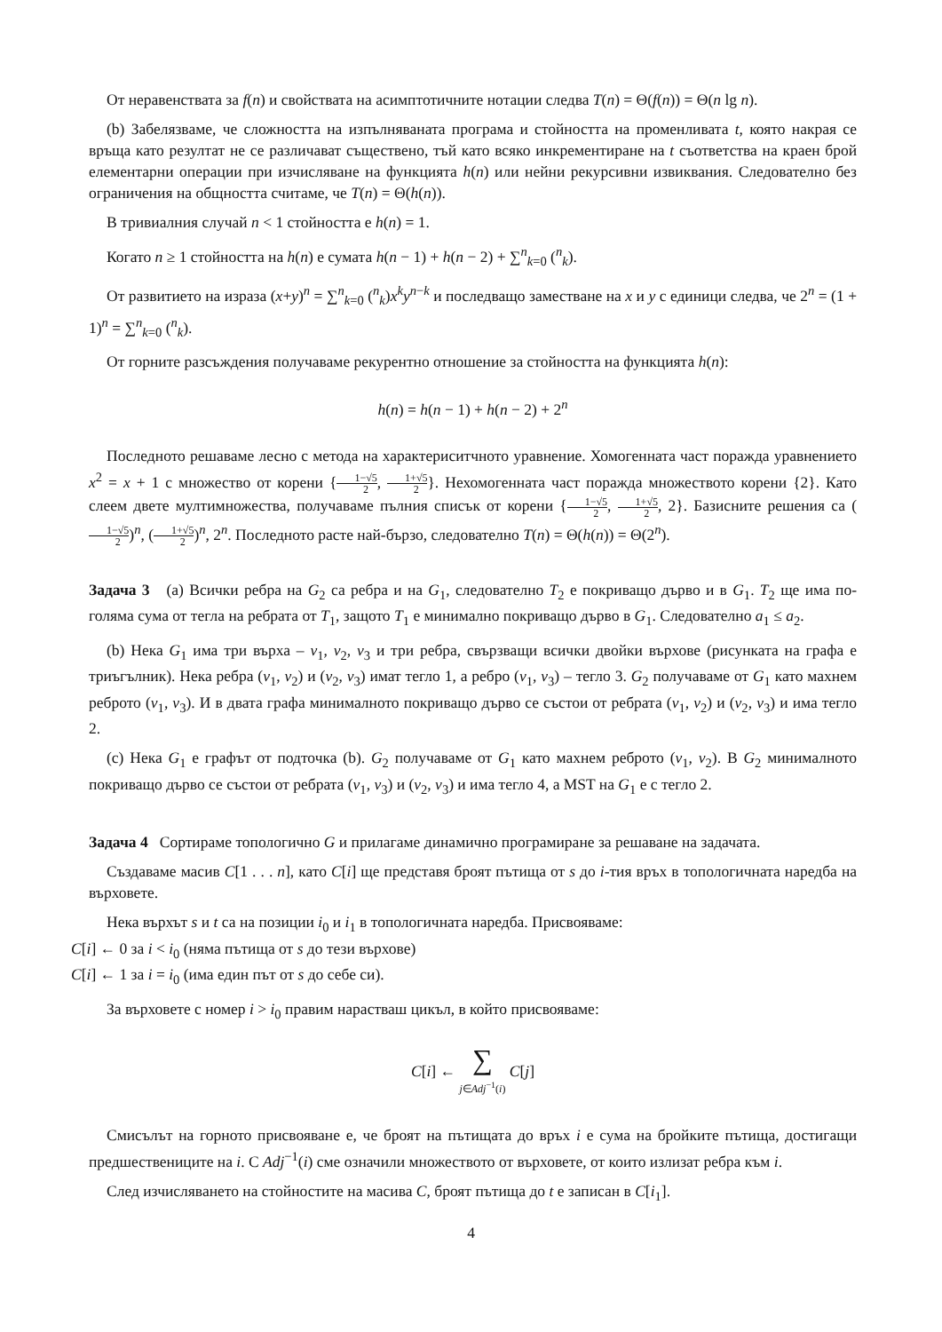От неравенствата за f(n) и свойствата на асимптотичните нотации следва T(n) = Θ(f(n)) = Θ(n lg n).
(b) Забелязваме, че сложността на изпълняваната програма и стойността на променливата t, която накрая се връща като резултат не се различават съществено, тъй като всяко инкрементиране на t съответства на краен брой елементарни операции при изчисляване на функцията h(n) или нейни рекурсивни извиквания. Следователно без ограничения на общността считаме, че T(n) = Θ(h(n)).
В тривиалния случай n < 1 стойността е h(n) = 1.
Когато n ≥ 1 стойността на h(n) е сумата h(n − 1) + h(n − 2) + ∑<sup>n</sup><sub>k=0</sub> (<sup>n</sup><sub>k</sub>).
От развитието на израза (x+y)<sup>n</sup> = ∑<sup>n</sup><sub>k=0</sub> (<sup>n</sup><sub>k</sub>)x<sup>k</sup>y<sup>n−k</sup> и последващо заместване на x и y с единици следва, че 2<sup>n</sup> = (1 + 1)<sup>n</sup> = ∑<sup>n</sup><sub>k=0</sub> (<sup>n</sup><sub>k</sub>).
От горните разсъждения получаваме рекурентно отношение за стойността на функцията h(n):
h(n) = h(n − 1) + h(n − 2) + 2<sup>n</sup>
Последното решаваме лесно с метода на характериситчното уравнение. Хомогенната част поражда уравнението x<sup>2</sup> = x + 1 с множество от корени {1−√5 2, 1+√5 2}. Нехомогенната част поражда множеството корени {2}. Като слеем двете мултимножества, получаваме пълния списък от корени {1−√5 2, 1+√5 2, 2}. Базисните решения са (1−√5 2)<sup>n</sup>, (1+√5 2)<sup>n</sup>, 2<sup>n</sup>. Последното расте най-бързо, следователно T(n) = Θ(h(n)) = Θ(2<sup>n</sup>).
Задача 3 (a) Всички ребра на G<sub>2</sub> са ребра и на G<sub>1</sub>, следователно T<sub>2</sub> е покриващо дърво и в G<sub>1</sub>. T<sub>2</sub> ще има по-голяма сума от тегла на ребрата от T<sub>1</sub>, защото T<sub>1</sub> е минимално покриващо дърво в G<sub>1</sub>. Следователно a<sub>1</sub> ≤ a<sub>2</sub>.
(b) Нека G<sub>1</sub> има три върха – v<sub>1</sub>, v<sub>2</sub>, v<sub>3</sub> и три ребра, свързващи всички двойки върхове (рисунката на графа е триъгълник). Нека ребра (v<sub>1</sub>, v<sub>2</sub>) и (v<sub>2</sub>, v<sub>3</sub>) имат тегло 1, а ребро (v<sub>1</sub>, v<sub>3</sub>) – тегло 3. G<sub>2</sub> получаваме от G<sub>1</sub> като махнем реброто (v<sub>1</sub>, v<sub>3</sub>). И в двата графа минималното покриващо дърво се състои от ребрата (v<sub>1</sub>, v<sub>2</sub>) и (v<sub>2</sub>, v<sub>3</sub>) и има тегло 2.
(c) Нека G<sub>1</sub> е графът от подточка (b). G<sub>2</sub> получаваме от G<sub>1</sub> като махнем реброто (v<sub>1</sub>, v<sub>2</sub>). В G<sub>2</sub> минималното покриващо дърво се състои от ребрата (v<sub>1</sub>, v<sub>3</sub>) и (v<sub>2</sub>, v<sub>3</sub>) и има тегло 4, а MST на G<sub>1</sub> е с тегло 2.
Задача 4 Сортираме топологично G и прилагаме динамично програмиране за решаване на задачата.
Създаваме масив C[1 . . . n], като C[i] ще представя броят пътища от s до i-тия връх в топологичната наредба на върховете.
Нека върхът s и t са на позиции i<sub>0</sub> и i<sub>1</sub> в топологичната наредба. Присвояваме:
C[i] ← 0 за i < i<sub>0</sub> (няма пътища от s до тези върхове)
C[i] ← 1 за i = i<sub>0</sub> (има един път от s до себе си).
За върховете с номер i > i<sub>0</sub> правим нарастваш цикъл, в който присвояваме:
C[i] ← ∑
j∈Adj<sup>−1</sup>(i) C[j]
Смисълът на горното присвояване е, че броят на пътищата до връх i е сума на бройките пътища, достигащи предшествениците на i. С Adj<sup>−1</sup>(i) сме означили множеството от върховете, от които излизат ребра към i.
След изчисляването на стойностите на масива C, броят пътища до t е записан в C[i<sub>1</sub>].
4